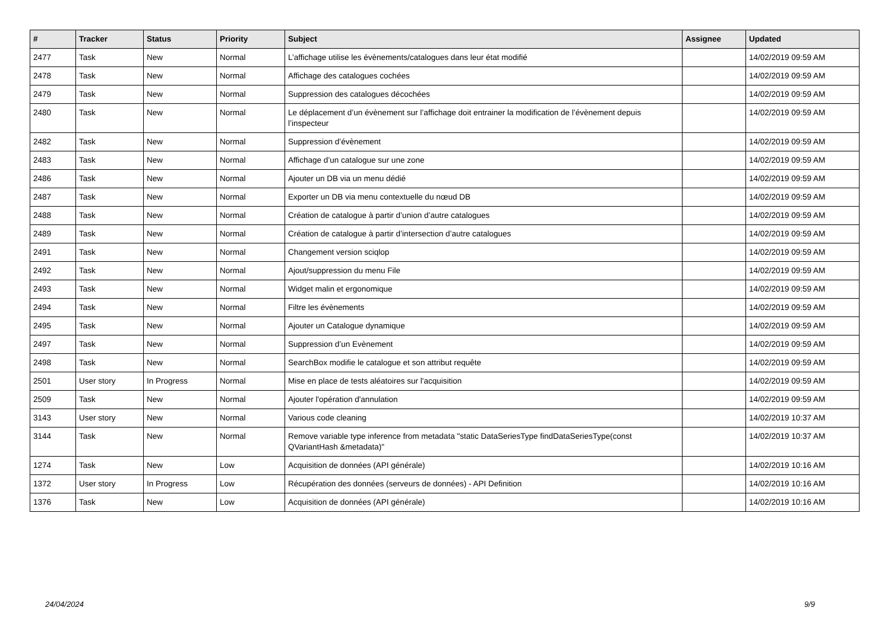| # | Tracker | Status | Priority | Subject | Assignee | Updated |
| --- | --- | --- | --- | --- | --- | --- |
| 2477 | Task | New | Normal | L’affichage utilise les évènements/catalogues dans leur état modifié | | 14/02/2019 09:59 AM |
| 2478 | Task | New | Normal | Affichage des catalogues cochées | | 14/02/2019 09:59 AM |
| 2479 | Task | New | Normal | Suppression des catalogues décochées | | 14/02/2019 09:59 AM |
| 2480 | Task | New | Normal | Le déplacement d’un évènement sur l’affichage doit entrainer la modification de l’évènement depuis l’inspecteur | | 14/02/2019 09:59 AM |
| 2482 | Task | New | Normal | Suppression d’évènement | | 14/02/2019 09:59 AM |
| 2483 | Task | New | Normal | Affichage d’un catalogue sur une zone | | 14/02/2019 09:59 AM |
| 2486 | Task | New | Normal | Ajouter un DB via un menu dédié | | 14/02/2019 09:59 AM |
| 2487 | Task | New | Normal | Exporter un DB via menu contextuelle du nœud DB | | 14/02/2019 09:59 AM |
| 2488 | Task | New | Normal | Création de catalogue à partir d’union d’autre catalogues | | 14/02/2019 09:59 AM |
| 2489 | Task | New | Normal | Création de catalogue à partir d’intersection d’autre catalogues | | 14/02/2019 09:59 AM |
| 2491 | Task | New | Normal | Changement version sciqlop | | 14/02/2019 09:59 AM |
| 2492 | Task | New | Normal | Ajout/suppression du menu File | | 14/02/2019 09:59 AM |
| 2493 | Task | New | Normal | Widget malin et ergonomique | | 14/02/2019 09:59 AM |
| 2494 | Task | New | Normal | Filtre les évènements | | 14/02/2019 09:59 AM |
| 2495 | Task | New | Normal | Ajouter un Catalogue dynamique | | 14/02/2019 09:59 AM |
| 2497 | Task | New | Normal | Suppression d’un Evènement | | 14/02/2019 09:59 AM |
| 2498 | Task | New | Normal | SearchBox modifie le catalogue et son attribut requête | | 14/02/2019 09:59 AM |
| 2501 | User story | In Progress | Normal | Mise en place de tests aléatoires sur l'acquisition | | 14/02/2019 09:59 AM |
| 2509 | Task | New | Normal | Ajouter l'opération d'annulation | | 14/02/2019 09:59 AM |
| 3143 | User story | New | Normal | Various code cleaning | | 14/02/2019 10:37 AM |
| 3144 | Task | New | Normal | Remove variable type inference from metadata "static DataSeriesType findDataSeriesType(const QVariantHash &metadata)" | | 14/02/2019 10:37 AM |
| 1274 | Task | New | Low | Acquisition de données (API générale) | | 14/02/2019 10:16 AM |
| 1372 | User story | In Progress | Low | Récupération des données (serveurs de données) - API Definition | | 14/02/2019 10:16 AM |
| 1376 | Task | New | Low | Acquisition de données (API générale) | | 14/02/2019 10:16 AM |
24/04/2024 9/9